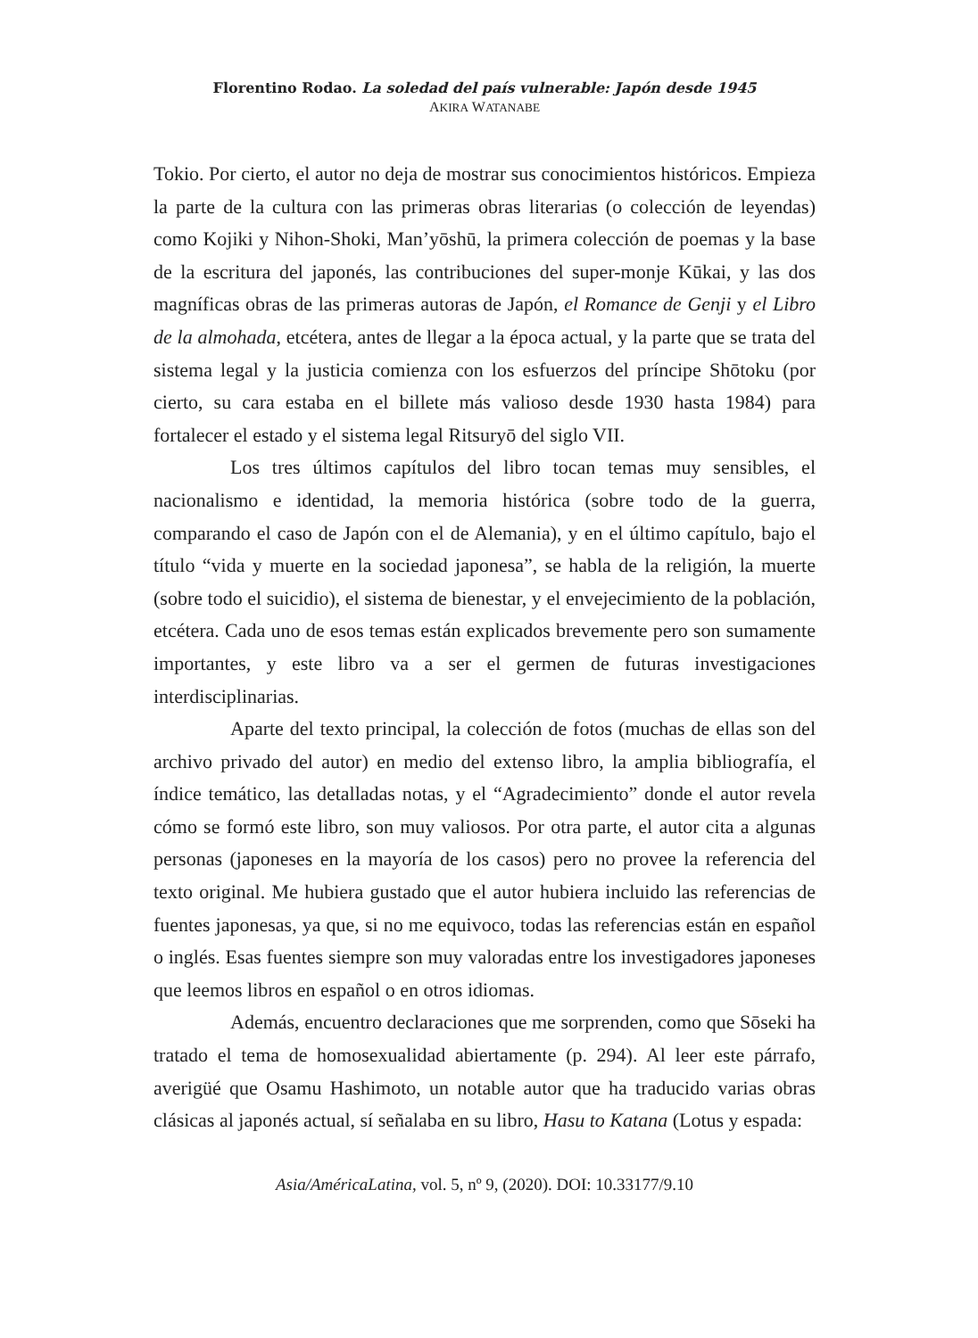Florentino Rodao. La soledad del país vulnerable: Japón desde 1945
AKIRA WATANABE
Tokio. Por cierto, el autor no deja de mostrar sus conocimientos históricos. Empieza la parte de la cultura con las primeras obras literarias (o colección de leyendas) como Kojiki y Nihon-Shoki, Man’yōshū, la primera colección de poemas y la base de la escritura del japonés, las contribuciones del super-monje Kūkai, y las dos magníficas obras de las primeras autoras de Japón, el Romance de Genji y el Libro de la almohada, etcétera, antes de llegar a la época actual, y la parte que se trata del sistema legal y la justicia comienza con los esfuerzos del príncipe Shōtoku (por cierto, su cara estaba en el billete más valioso desde 1930 hasta 1984) para fortalecer el estado y el sistema legal Ritsuryō del siglo VII.
Los tres últimos capítulos del libro tocan temas muy sensibles, el nacionalismo e identidad, la memoria histórica (sobre todo de la guerra, comparando el caso de Japón con el de Alemania), y en el último capítulo, bajo el título “vida y muerte en la sociedad japonesa”, se habla de la religión, la muerte (sobre todo el suicidio), el sistema de bienestar, y el envejecimiento de la población, etcétera. Cada uno de esos temas están explicados brevemente pero son sumamente importantes, y este libro va a ser el germen de futuras investigaciones interdisciplinarias.
Aparte del texto principal, la colección de fotos (muchas de ellas son del archivo privado del autor) en medio del extenso libro, la amplia bibliografía, el índice temático, las detalladas notas, y el “Agradecimiento” donde el autor revela cómo se formó este libro, son muy valiosos. Por otra parte, el autor cita a algunas personas (japoneses en la mayoría de los casos) pero no provee la referencia del texto original. Me hubiera gustado que el autor hubiera incluido las referencias de fuentes japonesas, ya que, si no me equivoco, todas las referencias están en español o inglés. Esas fuentes siempre son muy valoradas entre los investigadores japoneses que leemos libros en español o en otros idiomas.
Además, encuentro declaraciones que me sorprenden, como que Sōseki ha tratado el tema de homosexualidad abiertamente (p. 294). Al leer este párrafo, averigüé que Osamu Hashimoto, un notable autor que ha traducido varias obras clásicas al japonés actual, sí señalaba en su libro, Hasu to Katana (Lotus y espada:
Asia/AméricaLatina, vol. 5, nº 9, (2020). DOI: 10.33177/9.10